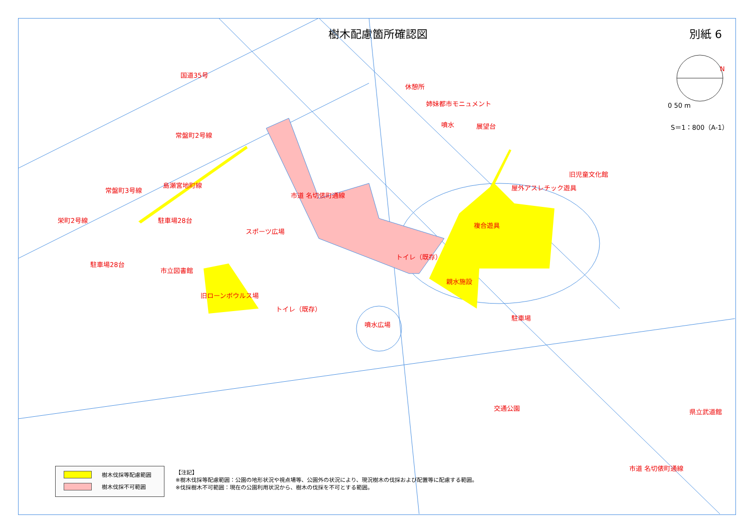樹木配慮箇所確認図 別紙 6
N
0 50 m
S＝1：800（A-1）
国道35号
休憩所
姉妹都市モニュメント
噴水 展望台
常盤町2号線
常盤町3号線
島瀬宮地町線
旧児童文化館
屋外アスレチック遊具
市道 名切俵町通線
栄町2号線 駐車場28台
スポーツ広場
複合遊具
トイレ（既存）
駐車場28台
市立図書館
親水施設
旧ローンボウルス場
トイレ（既存）
駐車場
噴水広場
交通公園 県立武道館
市道 名切俵町通線
樹木伐採等配慮範囲
樹木伐採不可範囲
【注記】
※樹木伐採等配慮範囲：公園の地形状況や視点場等、公園外の状況により、現況樹木の伐採および配置等に配慮する範囲。
※伐採樹木不可範囲：現在の公園利用状況から、樹木の伐採を不可とする範囲。